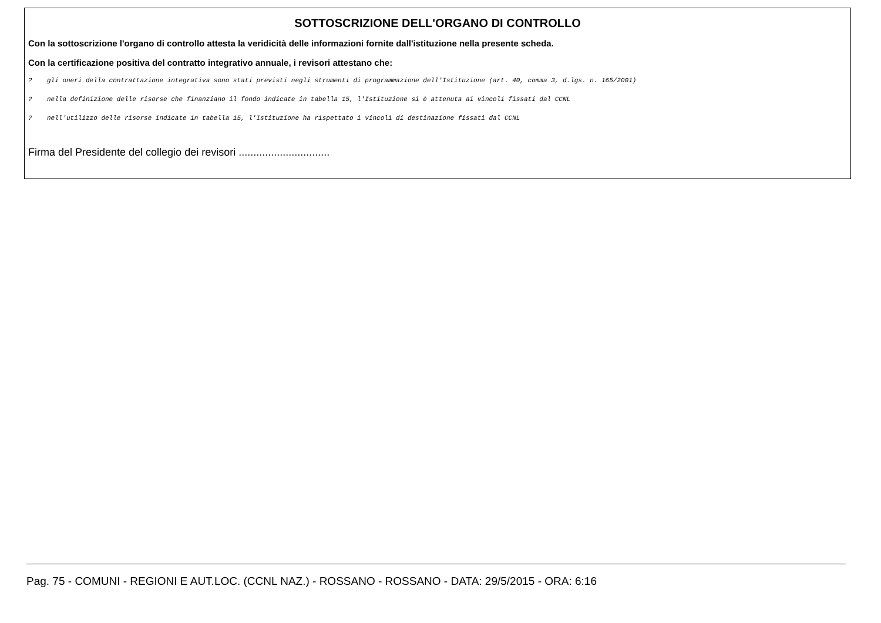SOTTOSCRIZIONE DELL'ORGANO DI CONTROLLO
Con la sottoscrizione l'organo di controllo attesta la veridicità delle informazioni fornite dall'istituzione nella presente scheda.
Con la certificazione positiva del contratto integrativo annuale, i revisori attestano che:
? gli oneri della contrattazione integrativa sono stati previsti negli strumenti di programmazione dell'Istituzione (art. 40, comma 3, d.lgs. n. 165/2001)
? nella definizione delle risorse che finanziano il fondo indicate in tabella 15, l'Istituzione si è attenuta ai vincoli fissati dal CCNL
? nell'utilizzo delle risorse indicate in tabella 15, l'Istituzione ha rispettato i vincoli di destinazione fissati dal CCNL
Firma del Presidente del collegio dei revisori ...............................
Pag. 75 - COMUNI - REGIONI E AUT.LOC. (CCNL NAZ.) - ROSSANO - ROSSANO - DATA: 29/5/2015 - ORA: 6:16